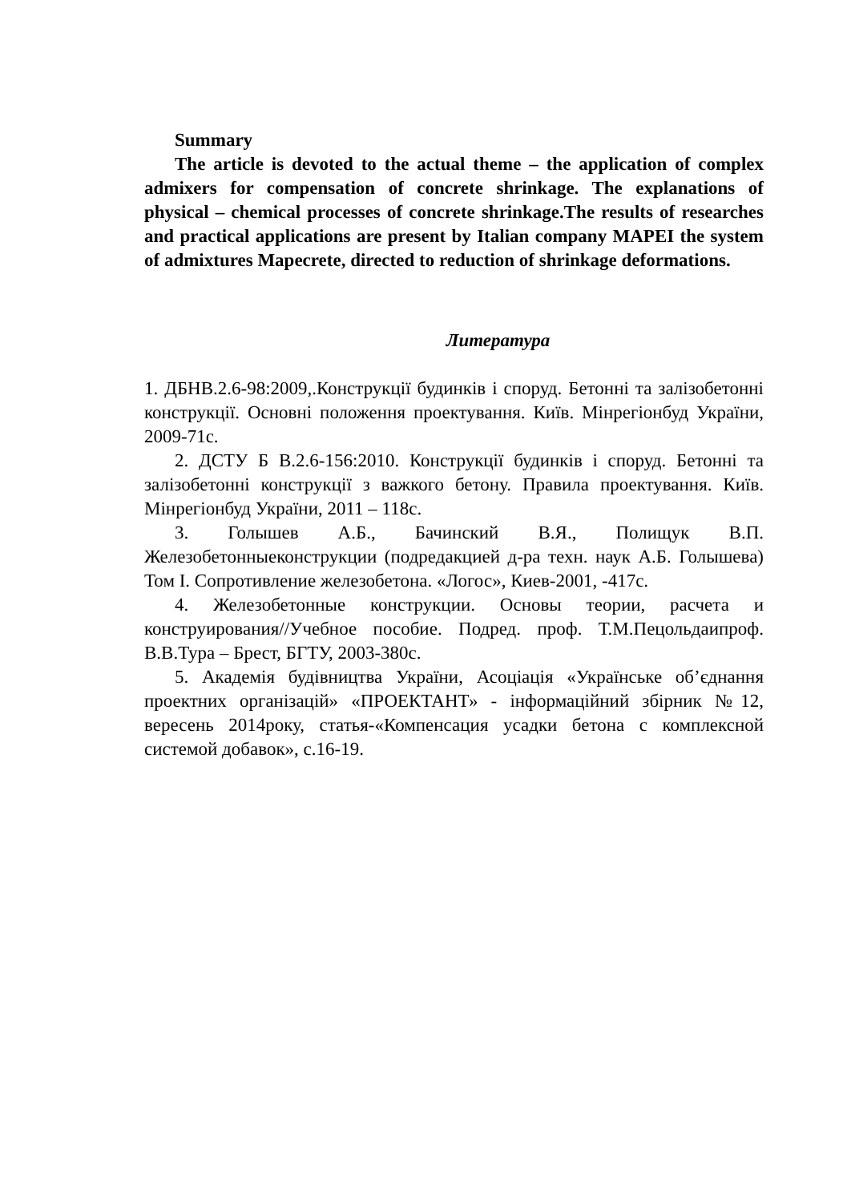Summary
The article is devoted to the actual theme – the application of complex admixers for compensation of concrete shrinkage. The explanations of physical – chemical processes of concrete shrinkage.The results of researches and practical applications are present by Italian company MAPEI the system of admixtures Mapecrete, directed to reduction of shrinkage deformations.
Литература
1. ДБНВ.2.6-98:2009,.Конструкції будинків і споруд. Бетонні та залізобетонні конструкції. Основні положення проектування. Київ. Мінрегіонбуд України, 2009-71с.
2. ДСТУ Б В.2.6-156:2010. Конструкції будинків і споруд. Бетонні та залізобетонні конструкції з важкого бетону. Правила проектування. Київ. Мінрегіонбуд України, 2011 – 118с.
3. Голышев А.Б., Бачинский В.Я., Полищук В.П. Железобетонныеконструкции (подредакцией д-ра техн. наук А.Б. Голышева) Том I. Сопротивление железобетона. «Логос», Киев-2001, -417с.
4. Железобетонные конструкции. Основы теории, расчета и конструирования//Учебное пособие. Подред. проф. Т.М.Пецольдаипроф. В.В.Тура – Брест, БГТУ, 2003-380с.
5. Академія будівництва України, Асоціація «Українське об’єднання проектних організацій» «ПРОЕКТАНТ» - інформаційний збірник №12, вересень 2014року, статья-«Компенсация усадки бетона с комплексной системой добавок», с.16-19.